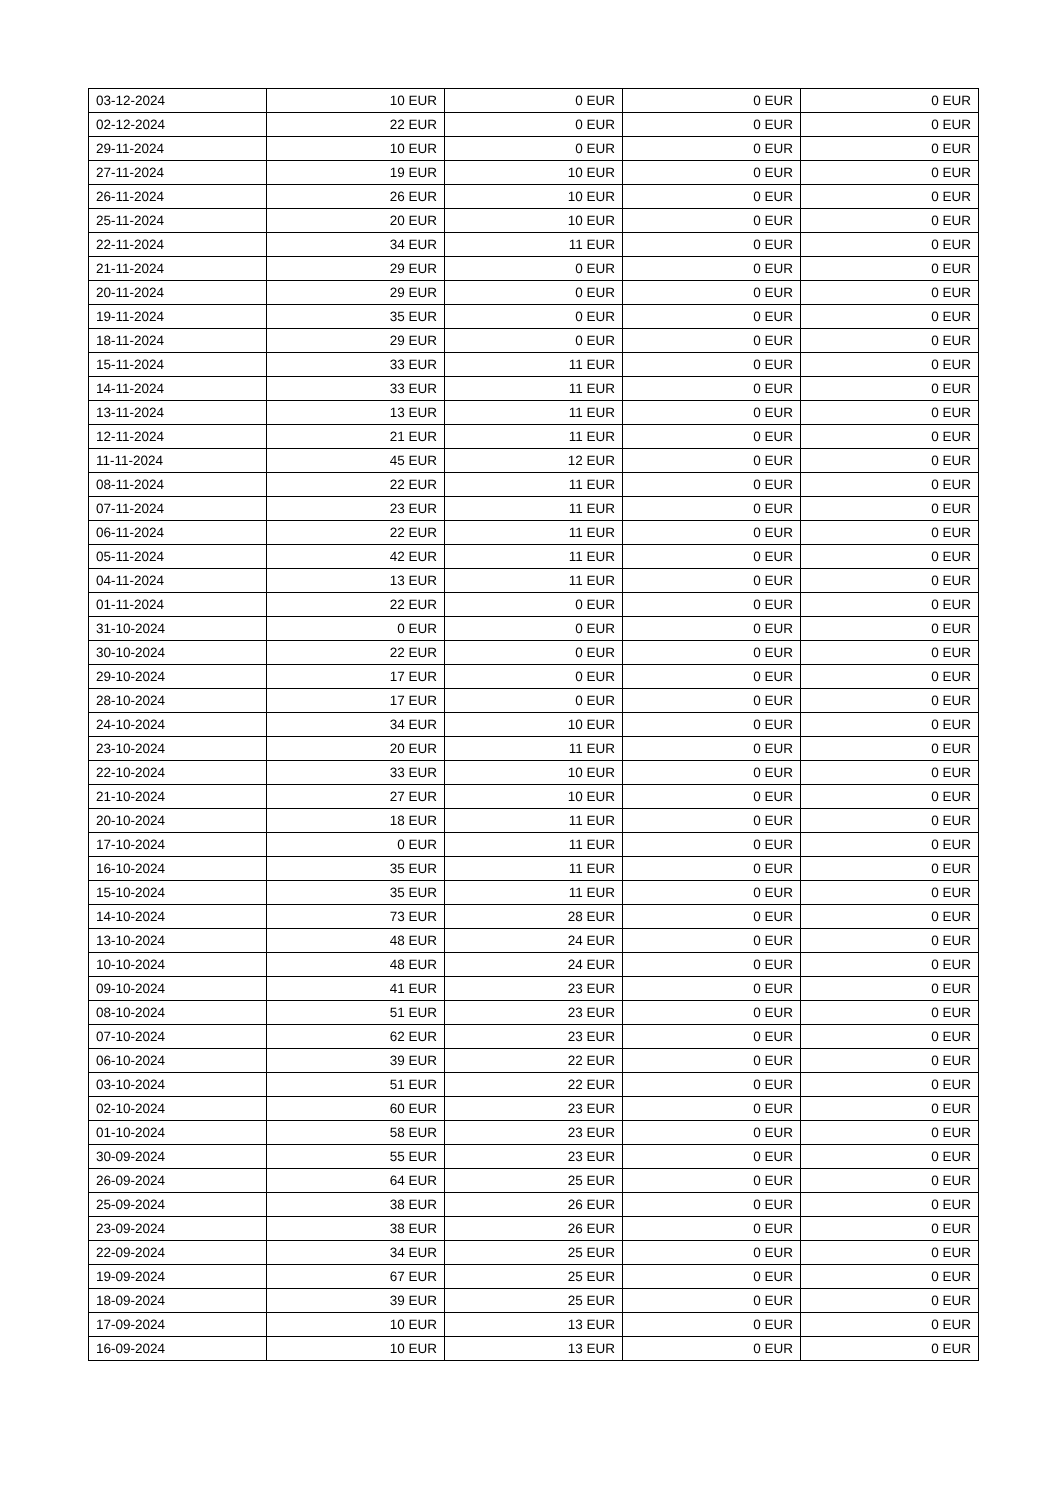| 03-12-2024 | 10 EUR | 0 EUR | 0 EUR | 0 EUR |
| 02-12-2024 | 22 EUR | 0 EUR | 0 EUR | 0 EUR |
| 29-11-2024 | 10 EUR | 0 EUR | 0 EUR | 0 EUR |
| 27-11-2024 | 19 EUR | 10 EUR | 0 EUR | 0 EUR |
| 26-11-2024 | 26 EUR | 10 EUR | 0 EUR | 0 EUR |
| 25-11-2024 | 20 EUR | 10 EUR | 0 EUR | 0 EUR |
| 22-11-2024 | 34 EUR | 11 EUR | 0 EUR | 0 EUR |
| 21-11-2024 | 29 EUR | 0 EUR | 0 EUR | 0 EUR |
| 20-11-2024 | 29 EUR | 0 EUR | 0 EUR | 0 EUR |
| 19-11-2024 | 35 EUR | 0 EUR | 0 EUR | 0 EUR |
| 18-11-2024 | 29 EUR | 0 EUR | 0 EUR | 0 EUR |
| 15-11-2024 | 33 EUR | 11 EUR | 0 EUR | 0 EUR |
| 14-11-2024 | 33 EUR | 11 EUR | 0 EUR | 0 EUR |
| 13-11-2024 | 13 EUR | 11 EUR | 0 EUR | 0 EUR |
| 12-11-2024 | 21 EUR | 11 EUR | 0 EUR | 0 EUR |
| 11-11-2024 | 45 EUR | 12 EUR | 0 EUR | 0 EUR |
| 08-11-2024 | 22 EUR | 11 EUR | 0 EUR | 0 EUR |
| 07-11-2024 | 23 EUR | 11 EUR | 0 EUR | 0 EUR |
| 06-11-2024 | 22 EUR | 11 EUR | 0 EUR | 0 EUR |
| 05-11-2024 | 42 EUR | 11 EUR | 0 EUR | 0 EUR |
| 04-11-2024 | 13 EUR | 11 EUR | 0 EUR | 0 EUR |
| 01-11-2024 | 22 EUR | 0 EUR | 0 EUR | 0 EUR |
| 31-10-2024 | 0 EUR | 0 EUR | 0 EUR | 0 EUR |
| 30-10-2024 | 22 EUR | 0 EUR | 0 EUR | 0 EUR |
| 29-10-2024 | 17 EUR | 0 EUR | 0 EUR | 0 EUR |
| 28-10-2024 | 17 EUR | 0 EUR | 0 EUR | 0 EUR |
| 24-10-2024 | 34 EUR | 10 EUR | 0 EUR | 0 EUR |
| 23-10-2024 | 20 EUR | 11 EUR | 0 EUR | 0 EUR |
| 22-10-2024 | 33 EUR | 10 EUR | 0 EUR | 0 EUR |
| 21-10-2024 | 27 EUR | 10 EUR | 0 EUR | 0 EUR |
| 20-10-2024 | 18 EUR | 11 EUR | 0 EUR | 0 EUR |
| 17-10-2024 | 0 EUR | 11 EUR | 0 EUR | 0 EUR |
| 16-10-2024 | 35 EUR | 11 EUR | 0 EUR | 0 EUR |
| 15-10-2024 | 35 EUR | 11 EUR | 0 EUR | 0 EUR |
| 14-10-2024 | 73 EUR | 28 EUR | 0 EUR | 0 EUR |
| 13-10-2024 | 48 EUR | 24 EUR | 0 EUR | 0 EUR |
| 10-10-2024 | 48 EUR | 24 EUR | 0 EUR | 0 EUR |
| 09-10-2024 | 41 EUR | 23 EUR | 0 EUR | 0 EUR |
| 08-10-2024 | 51 EUR | 23 EUR | 0 EUR | 0 EUR |
| 07-10-2024 | 62 EUR | 23 EUR | 0 EUR | 0 EUR |
| 06-10-2024 | 39 EUR | 22 EUR | 0 EUR | 0 EUR |
| 03-10-2024 | 51 EUR | 22 EUR | 0 EUR | 0 EUR |
| 02-10-2024 | 60 EUR | 23 EUR | 0 EUR | 0 EUR |
| 01-10-2024 | 58 EUR | 23 EUR | 0 EUR | 0 EUR |
| 30-09-2024 | 55 EUR | 23 EUR | 0 EUR | 0 EUR |
| 26-09-2024 | 64 EUR | 25 EUR | 0 EUR | 0 EUR |
| 25-09-2024 | 38 EUR | 26 EUR | 0 EUR | 0 EUR |
| 23-09-2024 | 38 EUR | 26 EUR | 0 EUR | 0 EUR |
| 22-09-2024 | 34 EUR | 25 EUR | 0 EUR | 0 EUR |
| 19-09-2024 | 67 EUR | 25 EUR | 0 EUR | 0 EUR |
| 18-09-2024 | 39 EUR | 25 EUR | 0 EUR | 0 EUR |
| 17-09-2024 | 10 EUR | 13 EUR | 0 EUR | 0 EUR |
| 16-09-2024 | 10 EUR | 13 EUR | 0 EUR | 0 EUR |